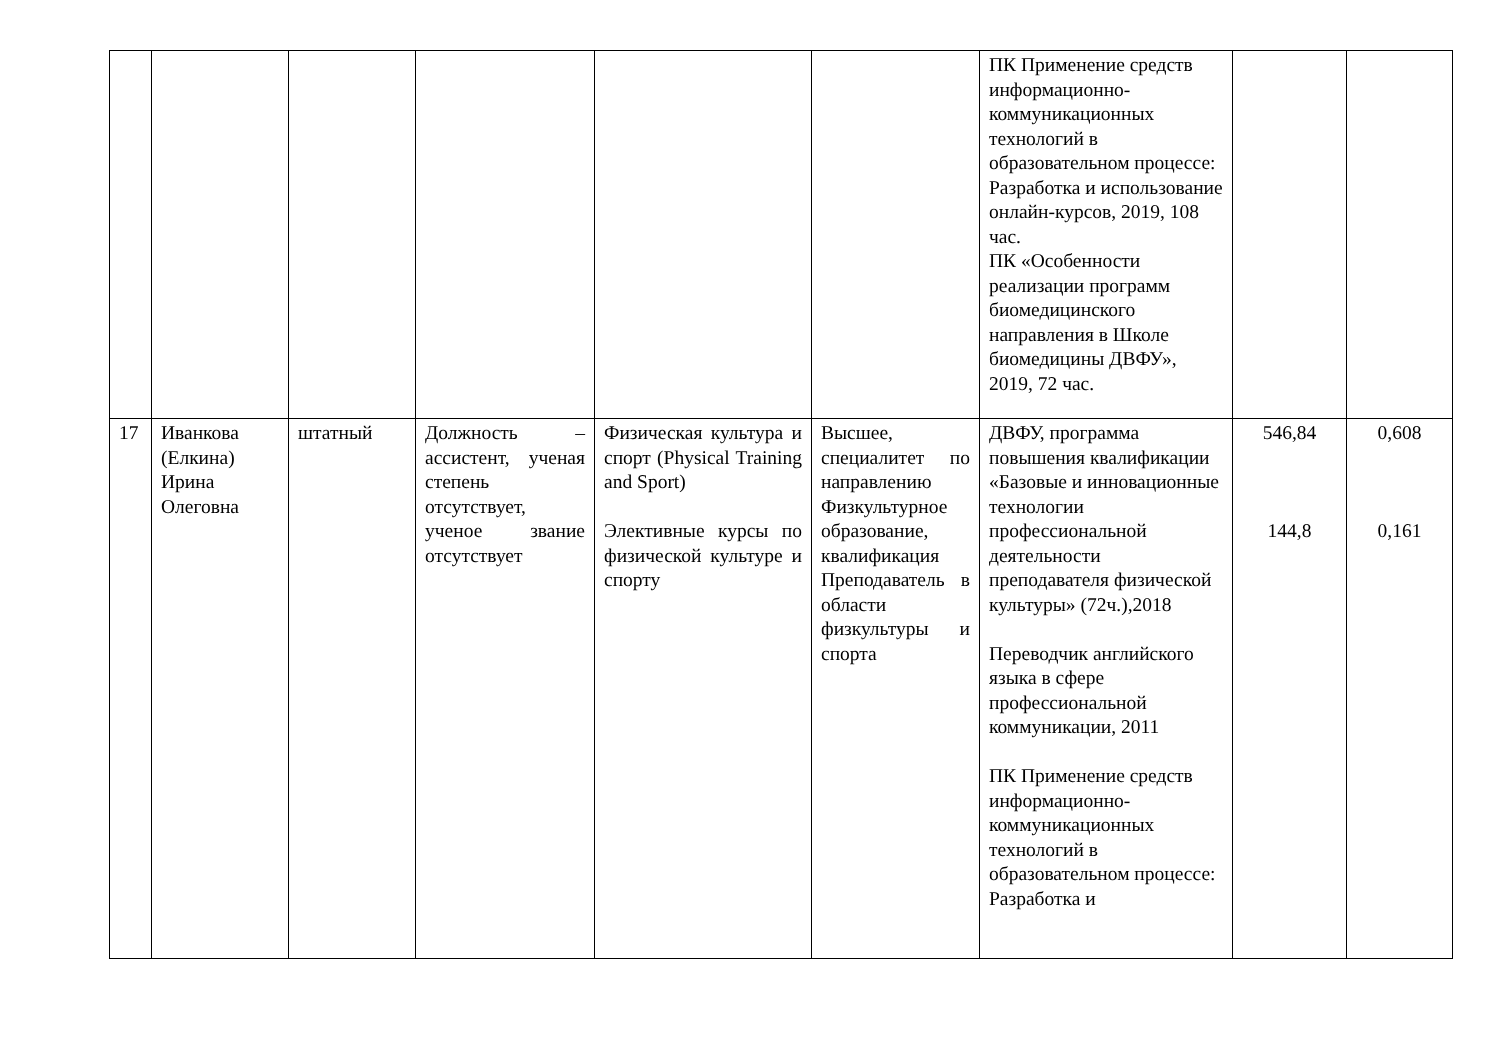| | | | | | | ПК Применение средств информационно-коммуникационных технологий в образовательном процессе: Разработка и использование онлайн-курсов, 2019, 108 час. ПК «Особенности реализации программ биомедицинского направления в Школе биомедицины ДВФУ», 2019, 72 час. | | |
| 17 | Иванкова (Елкина) Ирина Олеговна | штатный | Должность – ассистент, ученая степень отсутствует, ученое звание отсутствует | Физическая культура и спорт (Physical Training and Sport) Элективные курсы по физической культуре и спорту | Высшее, специалитет по направлению Физкультурное образование, квалификация Преподаватель в области физкультуры и спорта | ДВФУ, программа повышения квалификации «Базовые и инновационные технологии профессиональной деятельности преподавателя физической культуры» (72ч.),2018 Переводчик английского языка в сфере профессиональной коммуникации, 2011 ПК Применение средств информационно-коммуникационных технологий в образовательном процессе: Разработка и | 546,84 144,8 | 0,608 0,161 |